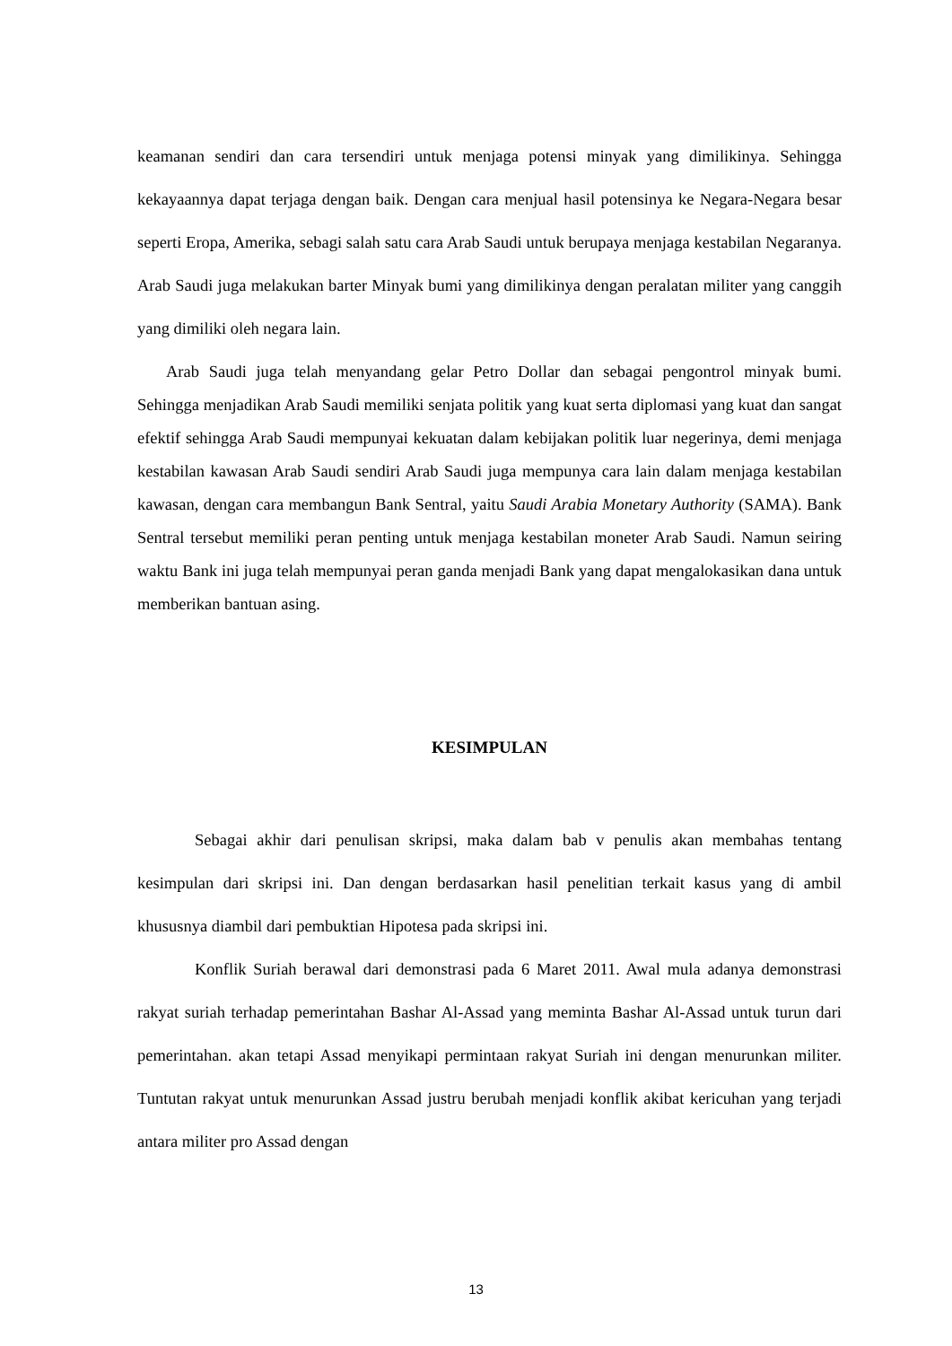keamanan sendiri dan cara tersendiri untuk menjaga potensi minyak yang dimilikinya. Sehingga kekayaannya dapat terjaga dengan baik. Dengan cara menjual hasil potensinya ke Negara-Negara besar seperti Eropa, Amerika, sebagi salah satu cara Arab Saudi untuk berupaya menjaga kestabilan Negaranya. Arab Saudi juga melakukan barter Minyak bumi yang dimilikinya dengan peralatan militer yang canggih yang dimiliki oleh negara lain.
Arab Saudi juga telah menyandang gelar Petro Dollar dan sebagai pengontrol minyak bumi. Sehingga menjadikan Arab Saudi memiliki senjata politik yang kuat serta diplomasi yang kuat dan sangat efektif sehingga Arab Saudi mempunyai kekuatan dalam kebijakan politik luar negerinya, demi menjaga kestabilan kawasan Arab Saudi sendiri Arab Saudi juga mempunya cara lain dalam menjaga kestabilan kawasan, dengan cara membangun Bank Sentral, yaitu Saudi Arabia Monetary Authority (SAMA). Bank Sentral tersebut memiliki peran penting untuk menjaga kestabilan moneter Arab Saudi. Namun seiring waktu Bank ini juga telah mempunyai peran ganda menjadi Bank yang dapat mengalokasikan dana untuk memberikan bantuan asing.
KESIMPULAN
Sebagai akhir dari penulisan skripsi, maka dalam bab v penulis akan membahas tentang kesimpulan dari skripsi ini. Dan dengan berdasarkan hasil penelitian terkait kasus yang di ambil khususnya diambil dari pembuktian Hipotesa pada skripsi ini.
Konflik Suriah berawal dari demonstrasi pada 6 Maret 2011. Awal mula adanya demonstrasi rakyat suriah terhadap pemerintahan Bashar Al-Assad yang meminta Bashar Al-Assad untuk turun dari pemerintahan. akan tetapi Assad menyikapi permintaan rakyat Suriah ini dengan menurunkan militer. Tuntutan rakyat untuk menurunkan Assad justru berubah menjadi konflik akibat kericuhan yang terjadi antara militer pro Assad dengan
13